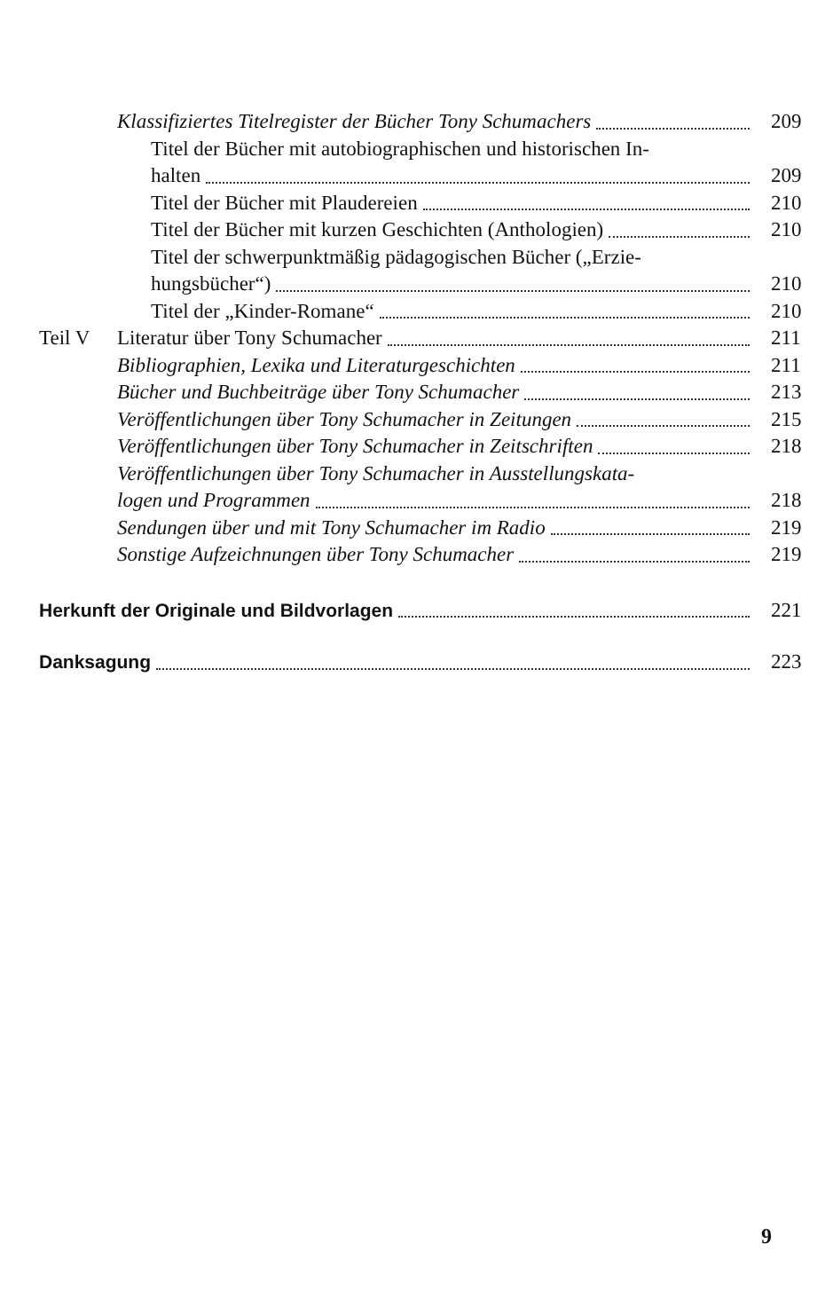Klassifiziertes Titelregister der Bücher Tony Schumachers
209
Titel der Bücher mit autobiographischen und historischen In-
halten
209
Titel der Bücher mit Plaudereien
210
Titel der Bücher mit kurzen Geschichten (Anthologien)
210
Titel der schwerpunktmäßig pädagogischen Bücher („Erzie-
hungsbücher“)
210
Titel der „Kinder-Romane“
210
Teil V
Literatur über Tony Schumacher
211
Bibliographien, Lexika und Literaturgeschichten
211
Bücher und Buchbeiträge über Tony Schumacher
213
Veröffentlichungen über Tony Schumacher in Zeitungen
215
Veröffentlichungen über Tony Schumacher in Zeitschriften
218
Veröffentlichungen über Tony Schumacher in Ausstellungskata-
logen und Programmen
218
Sendungen über und mit Tony Schumacher im Radio
219
Sonstige Aufzeichnungen über Tony Schumacher
219
Herkunft der Originale und Bildvorlagen
221
Danksagung
223
9